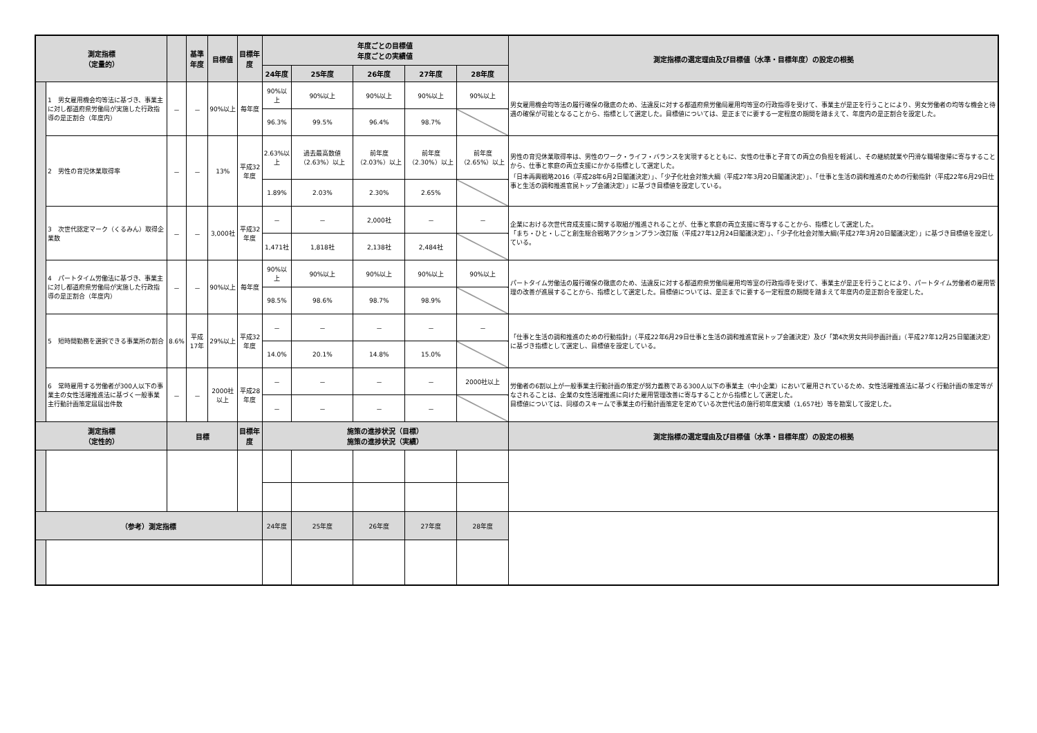| 測定指標 （定量的） | | | 基準年度 | 目標値 | 目標年度 | 年度ごとの目標値 年度ごとの実績値 | | | | | 測定指標の選定理由及び目標値（水準・目標年度）の設定の根拠 |
| --- | --- | --- | --- | --- | --- | --- | --- | --- | --- | --- | --- |
| | | | | | | 24年度 | 25年度 | 26年度 | 27年度 | 28年度 | |
| | 1 男女雇用機会均等法に基づき、事業主に対し都道府県労働局が実施した行政指導の是正割合（年度内） | － | － | 90%以上 | 毎年度 | 90%以上 | 90%以上 | 90%以上 | 90%以上 | 90%以上 | 男女雇用機会均等法の履行確保の徹底のため、法違反に対する都道府県労働局雇用均等室の行政指導を受けて、事業主が是正を行うことにより、男女労働者の均等な機会と待遇の確保が可能となることから、指標として選定した。目標値については、是正までに要する一定程度の期間を踏まえて、年度内の是正割合を設定した。 |
| | | | | | | 96.3% | 99.5% | 96.4% | 98.7% | | |
| | 2 男性の育児休業取得率 | － | － | 13% | 平成32年度 | 2.63%以上 | 過去最高数値（2.63%）以上 | 前年度（2.03%）以上 | 前年度（2.30%）以上 | 前年度（2.65%）以上 | 男性の育児休業取得率は、男性のワーク・ライフ・バランスを実現するとともに、女性の仕事と子育ての両立の負担を軽減し、その継続就業や円滑な職場復帰に寄与することから、仕事と家庭の両立支援にかかる指標として選定した。 「日本再興戦略2016（平成28年6月2日閣議決定）」、「少子化社会対策大綱（平成27年3月20日閣議決定）」、「仕事と生活の調和推進のための行動指針（平成22年6月29日仕事と生活の調和推進官民トップ会議決定）」に基づき目標値を設定している。 |
| | | | | | | 1.89% | 2.03% | 2.30% | 2.65% | | |
| | 3 次世代認定マーク（くるみん）取得企業数 | － | － | 3,000社 | 平成32年度 | － | － | 2,000社 | － | － | 企業における次世代育成支援に関する取組が推進されることが、仕事と家庭の両立支援に寄与することから、指標として選定した。 「まち・ひと・しごと創生総合戦略アクションプラン改訂版（平成27年12月24日閣議決定）」、「少子化社会対策大綱(平成27年3月20日閣議決定）」に基づき目標値を設定している。 |
| | | | | | | 1,471社 | 1,818社 | 2,138社 | 2,484社 | | |
| | 4 パートタイム労働法に基づき、事業主に対し都道府県労働局が実施した行政指導の是正割合（年度内） | － | － | 90%以上 | 毎年度 | 90%以上 | 90%以上 | 90%以上 | 90%以上 | 90%以上 | パートタイム労働法の履行確保の徹底のため、法違反に対する都道府県労働局雇用均等室の行政指導を受けて、事業主が是正を行うことにより、パートタイム労働者の雇用管理の改善が進展することから、指標として選定した。目標値については、是正までに要する一定程度の期間を踏まえて年度内の是正割合を設定した。 |
| | | | | | | 98.5% | 98.6% | 98.7% | 98.9% | | |
| | 5 短時間勤務を選択できる事業所の割合 | 8.6% | 平成17年 | 29%以上 | 平成32年度 | － | － | － | － | － | 「仕事と生活の調和推進のための行動指針」（平成22年6月29日仕事と生活の調和推進官民トップ会議決定）及び「第4次男女共同参画計画」（平成27年12月25日閣議決定）に基づき指標として選定し、目標値を設定している。 |
| | | | | | | 14.0% | 20.1% | 14.8% | 15.0% | | |
| | 6 常時雇用する労働者が300人以下の事業主の女性活躍推進法に基づく一般事業主行動計画策定届届出件数 | － | － | 2000社以上 | 平成28年度 | － | － | － | － | 2000社以上 | 労働者の6割以上が一般事業主行動計画の策定が努力義務である300人以下の事業主（中小企業）において雇用されているため、女性活躍推進法に基づく行動計画の策定等がなされることは、企業の女性活躍推進に向けた雇用管理改善に寄与することから指標として選定した。 目標値については、同様のスキームで事業主の行動計画策定を定めている次世代法の施行初年度実績（1,657社）等を勘案して設定した。 |
| | | | | | | － | － | － | － | | |
| 測定指標 （定性的） | | 目標 | | | 目標年度 | 施策の進捗状況（目標） 施策の進捗状況（実績） | | | | | 測定指標の選定理由及び目標値（水準・目標年度）の設定の根拠 |
| （参考）測定指標 | | | | | | 24年度 | 25年度 | 26年度 | 27年度 | 28年度 | |